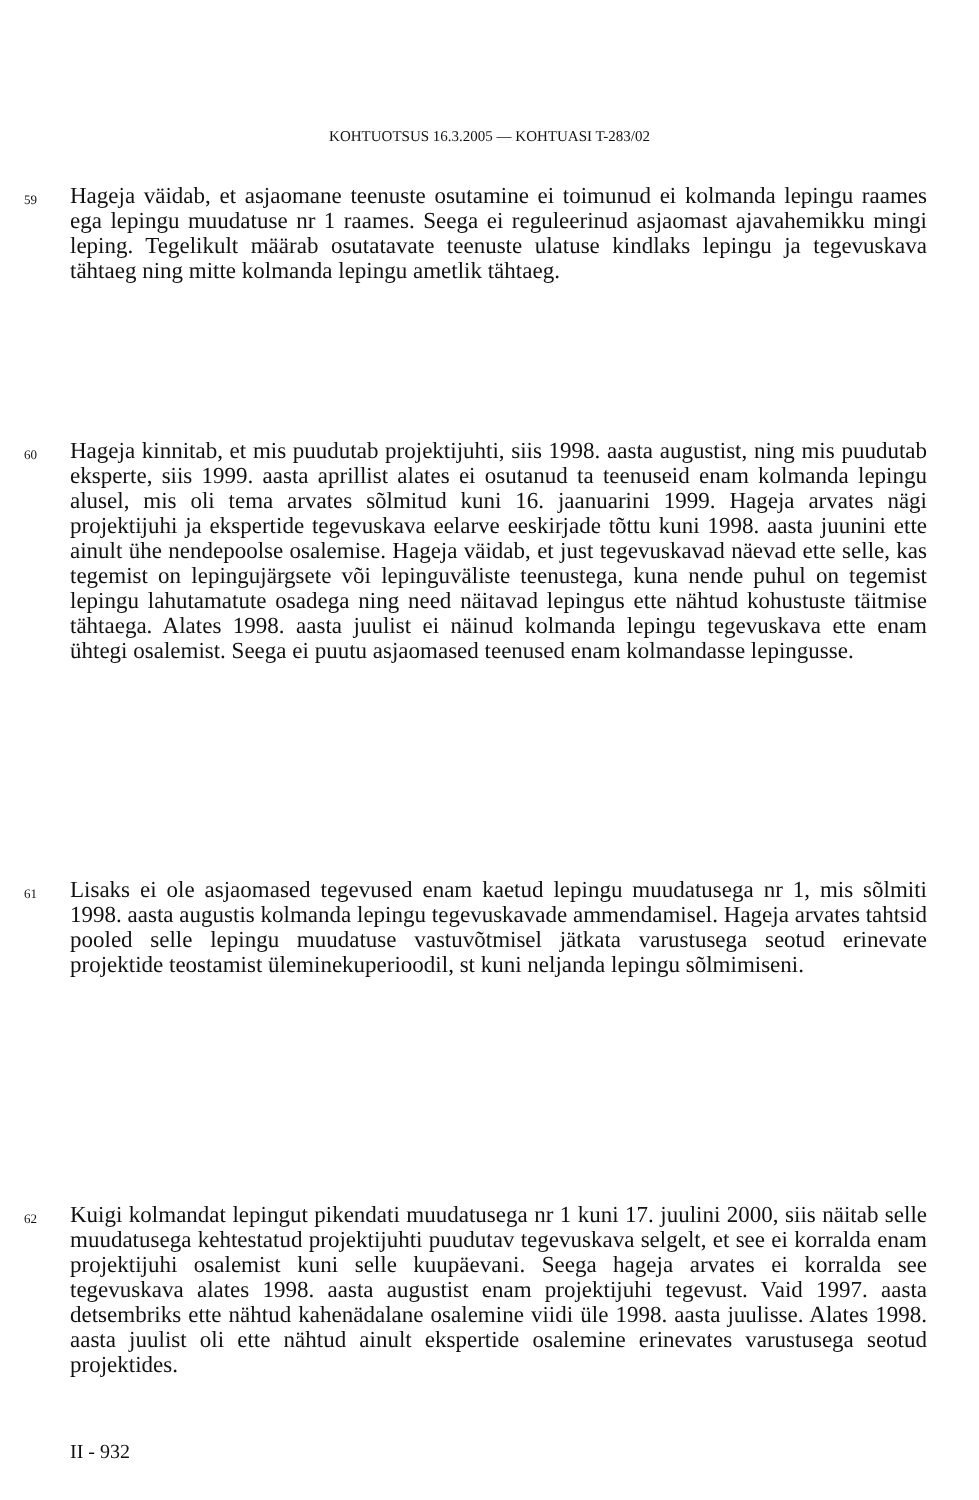KOHTUOTSUS 16.3.2005 — KOHTUASI T-283/02
59 Hageja väidab, et asjaomane teenuste osutamine ei toimunud ei kolmanda lepingu raames ega lepingu muudatuse nr 1 raames. Seega ei reguleerinud asjaomast ajavahemikku mingi leping. Tegelikult määrab osutatavate teenuste ulatuse kindlaks lepingu ja tegevuskava tähtaeg ning mitte kolmanda lepingu ametlik tähtaeg.
60 Hageja kinnitab, et mis puudutab projektijuhti, siis 1998. aasta augustist, ning mis puudutab eksperte, siis 1999. aasta aprillist alates ei osutanud ta teenuseid enam kolmanda lepingu alusel, mis oli tema arvates sõlmitud kuni 16. jaanuarini 1999. Hageja arvates nägi projektijuhi ja ekspertide tegevuskava eelarve eeskirjade tõttu kuni 1998. aasta juunini ette ainult ühe nendepoolse osalemise. Hageja väidab, et just tegevuskavad näevad ette selle, kas tegemist on lepingujärgsete või lepinguväliste teenustega, kuna nende puhul on tegemist lepingu lahutamatute osadega ning need näitavad lepingus ette nähtud kohustuste täitmise tähtaega. Alates 1998. aasta juulist ei näinud kolmanda lepingu tegevuskava ette enam ühtegi osalemist. Seega ei puutu asjaomased teenused enam kolmandasse lepingusse.
61 Lisaks ei ole asjaomased tegevused enam kaetud lepingu muudatusega nr 1, mis sõlmiti 1998. aasta augustis kolmanda lepingu tegevuskavade ammendamisel. Hageja arvates tahtsid pooled selle lepingu muudatuse vastuvõtmisel jätkata varustusega seotud erinevate projektide teostamist üleminekuperioodil, st kuni neljanda lepingu sõlmimiseni.
62 Kuigi kolmandat lepingut pikendati muudatusega nr 1 kuni 17. juulini 2000, siis näitab selle muudatusega kehtestatud projektijuhti puudutav tegevuskava selgelt, et see ei korralda enam projektijuhi osalemist kuni selle kuupäevani. Seega hageja arvates ei korralda see tegevuskava alates 1998. aasta augustist enam projektijuhi tegevust. Vaid 1997. aasta detsembriks ette nähtud kahenädalane osalemine viidi üle 1998. aasta juulisse. Alates 1998. aasta juulist oli ette nähtud ainult ekspertide osalemine erinevates varustusega seotud projektides.
II - 932